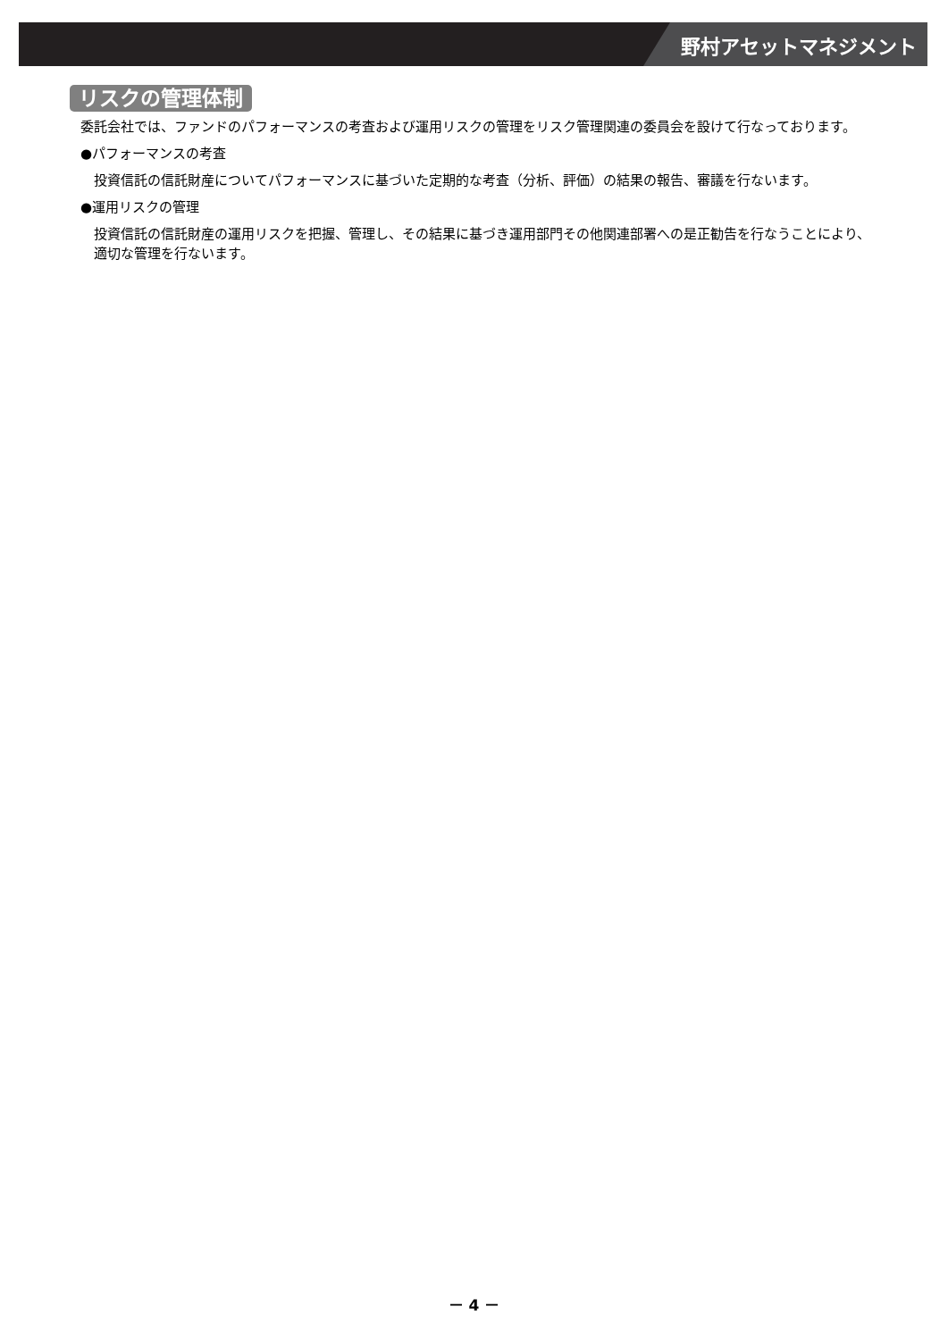野村アセットマネジメント
リスクの管理体制
委託会社では、ファンドのパフォーマンスの考査および運用リスクの管理をリスク管理関連の委員会を設けて行なっております。
●パフォーマンスの考査
投資信託の信託財産についてパフォーマンスに基づいた定期的な考査（分析、評価）の結果の報告、審議を行ないます。
●運用リスクの管理
投資信託の信託財産の運用リスクを把握、管理し、その結果に基づき運用部門その他関連部署への是正勧告を行なうことにより、適切な管理を行ないます。
－ 4 －